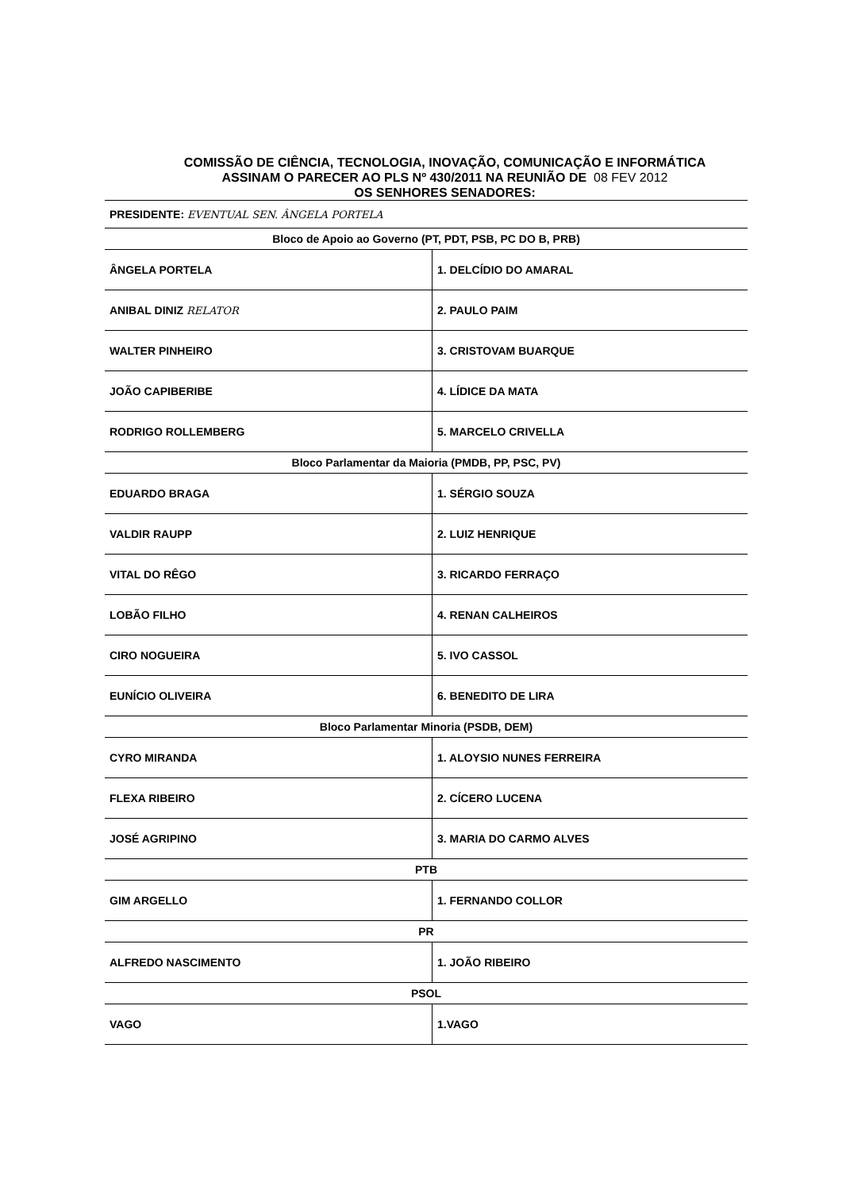COMISSÃO DE CIÊNCIA, TECNOLOGIA, INOVAÇÃO, COMUNICAÇÃO E INFORMÁTICA
ASSINAM O PARECER AO PLS Nº 430/2011 NA REUNIÃO DE 08 FEV 2012
OS SENHORES SENADORES:
| PRESIDENTE: EVENTUAL SEN. ÂNGELA PORTELA | |
| Bloco de Apoio ao Governo (PT, PDT, PSB, PC DO B, PRB) | |
| ÂNGELA PORTELA | 1. DELCÍDIO DO AMARAL |
| ANIBAL DINIZ RELATOR | 2. PAULO PAIM |
| WALTER PINHEIRO | 3. CRISTOVAM BUARQUE |
| JOÃO CAPIBERIBE | 4. LÍDICE DA MATA |
| RODRIGO ROLLEMBERG | 5. MARCELO CRIVELLA |
| Bloco Parlamentar da Maioria (PMDB, PP, PSC, PV) | |
| EDUARDO BRAGA | 1. SÉRGIO SOUZA |
| VALDIR RAUPP | 2. LUIZ HENRIQUE |
| VITAL DO RÊGO | 3. RICARDO FERRAÇO |
| LOBÃO FILHO | 4. RENAN CALHEIROS |
| CIRO NOGUEIRA | 5. IVO CASSOL |
| EUNÍCIO OLIVEIRA | 6. BENEDITO DE LIRA |
| Bloco Parlamentar Minoria (PSDB, DEM) | |
| CYRO MIRANDA | 1. ALOYSIO NUNES FERREIRA |
| FLEXA RIBEIRO | 2. CÍCERO LUCENA |
| JOSÉ AGRIPINO | 3. MARIA DO CARMO ALVES |
| PTB | |
| GIM ARGELLO | 1. FERNANDO COLLOR |
| PR | |
| ALFREDO NASCIMENTO | 1. JOÃO RIBEIRO |
| PSOL | |
| VAGO | 1.VAGO |